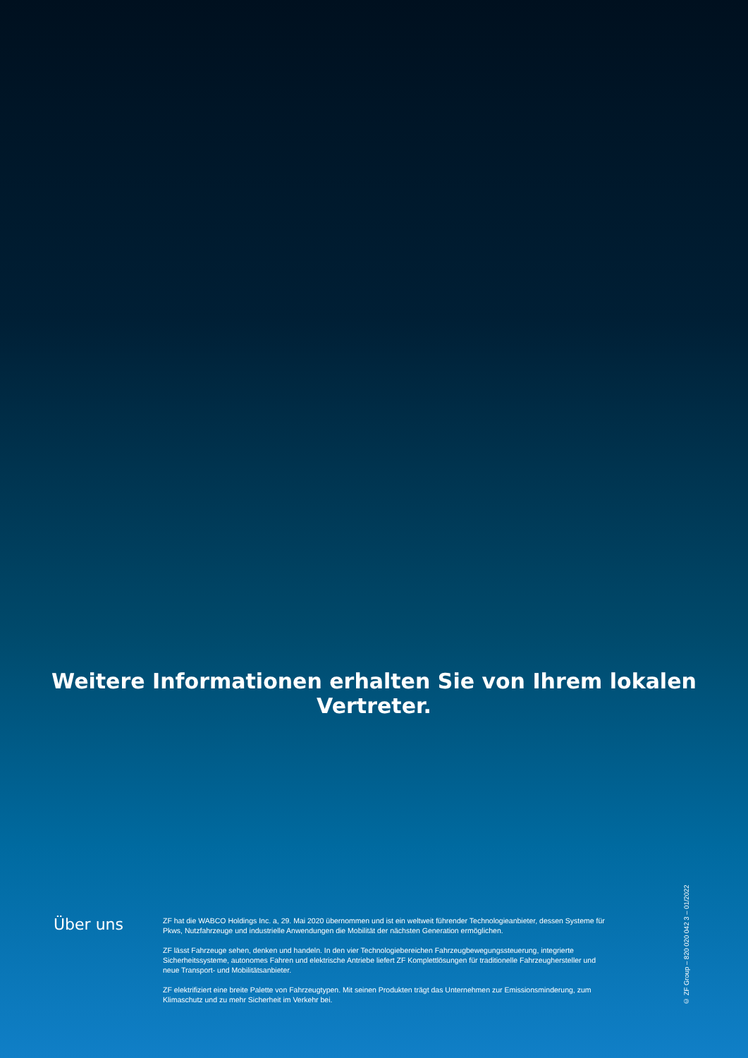Weitere Informationen erhalten Sie von Ihrem lokalen Vertreter.
Über uns
ZF hat die WABCO Holdings Inc. a, 29. Mai 2020 übernommen und ist ein weltweit führender Technologieanbieter, dessen Systeme für Pkws, Nutzfahrzeuge und industrielle Anwendungen die Mobilität der nächsten Generation ermöglichen.
ZF lässt Fahrzeuge sehen, denken und handeln. In den vier Technologiebereichen Fahrzeugbewegungssteuerung, integrierte Sicherheitssysteme, autonomes Fahren und elektrische Antriebe liefert ZF Komplettlösungen für traditionelle Fahrzeughersteller und neue Transport- und Mobilitätsanbieter.
ZF elektrifiziert eine breite Palette von Fahrzeugtypen. Mit seinen Produkten trägt das Unternehmen zur Emissionsminderung, zum Klimaschutz und zu mehr Sicherheit im Verkehr bei.
© ZF Group – 820 020 042 3 – 01/2022